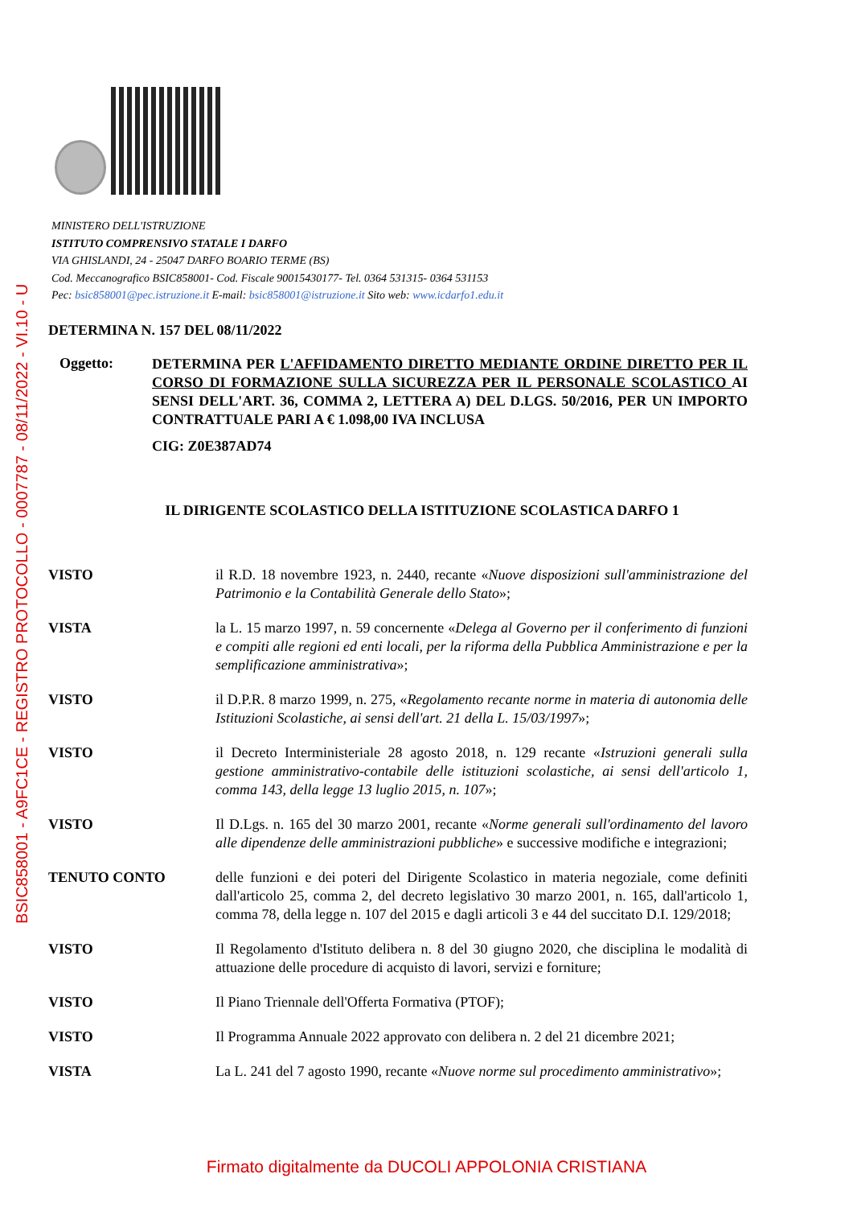BSIC858001 - A9FC1CE - REGISTRO PROTOCOLLO - 0007787 - 08/11/2022 - VI.10 - U
MINISTERO DELL'ISTRUZIONE
ISTITUTO COMPRENSIVO STATALE I DARFO
VIA GHISLANDI, 24 - 25047 DARFO BOARIO TERME (BS)
Cod. Meccanografico BSIC858001- Cod. Fiscale 90015430177- Tel. 0364 531315- 0364 531153
Pec: bsic858001@pec.istruzione.it E-mail: bsic858001@istruzione.it Sito web: www.icdarfo1.edu.it
DETERMINA N. 157 DEL 08/11/2022
Oggetto:
DETERMINA PER L'AFFIDAMENTO DIRETTO MEDIANTE ORDINE DIRETTO PER IL CORSO DI FORMAZIONE SULLA SICUREZZA PER IL PERSONALE SCOLASTICO AI SENSI DELL'ART. 36, COMMA 2, LETTERA A) DEL D.LGS. 50/2016, PER UN IMPORTO CONTRATTUALE PARI A € 1.098,00 IVA INCLUSA
CIG: Z0E387AD74
IL DIRIGENTE SCOLASTICO DELLA ISTITUZIONE SCOLASTICA DARFO 1
VISTO il R.D. 18 novembre 1923, n. 2440, recante «Nuove disposizioni sull'amministrazione del Patrimonio e la Contabilità Generale dello Stato»;
VISTA la L. 15 marzo 1997, n. 59 concernente «Delega al Governo per il conferimento di funzioni e compiti alle regioni ed enti locali, per la riforma della Pubblica Amministrazione e per la semplificazione amministrativa»;
VISTO il D.P.R. 8 marzo 1999, n. 275, «Regolamento recante norme in materia di autonomia delle Istituzioni Scolastiche, ai sensi dell'art. 21 della L. 15/03/1997»;
VISTO il Decreto Interministeriale 28 agosto 2018, n. 129 recante «Istruzioni generali sulla gestione amministrativo-contabile delle istituzioni scolastiche, ai sensi dell'articolo 1, comma 143, della legge 13 luglio 2015, n. 107»;
VISTO Il D.Lgs. n. 165 del 30 marzo 2001, recante «Norme generali sull'ordinamento del lavoro alle dipendenze delle amministrazioni pubbliche» e successive modifiche e integrazioni;
TENUTO CONTO delle funzioni e dei poteri del Dirigente Scolastico in materia negoziale, come definiti dall'articolo 25, comma 2, del decreto legislativo 30 marzo 2001, n. 165, dall'articolo 1, comma 78, della legge n. 107 del 2015 e dagli articoli 3 e 44 del succitato D.I. 129/2018;
VISTO Il Regolamento d'Istituto delibera n. 8 del 30 giugno 2020, che disciplina le modalità di attuazione delle procedure di acquisto di lavori, servizi e forniture;
VISTO Il Piano Triennale dell'Offerta Formativa (PTOF);
VISTO Il Programma Annuale 2022 approvato con delibera n. 2 del 21 dicembre 2021;
VISTA La L. 241 del 7 agosto 1990, recante «Nuove norme sul procedimento amministrativo»;
Firmato digitalmente da DUCOLI APPOLONIA CRISTIANA